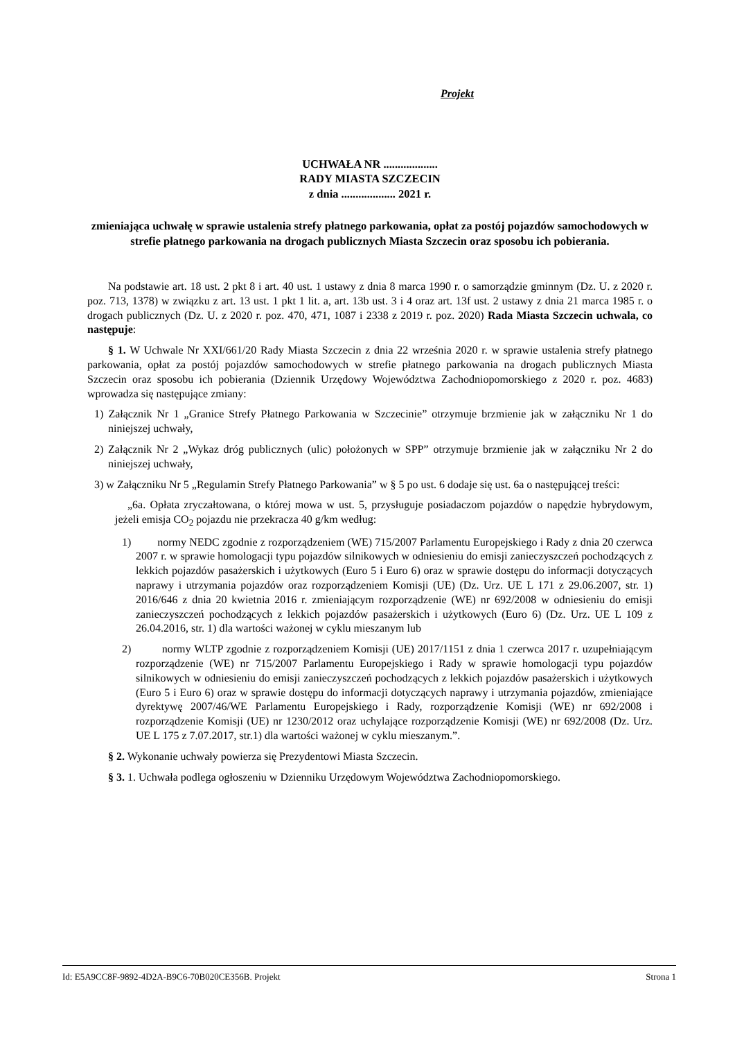Projekt
UCHWAŁA NR ...................
RADY MIASTA SZCZECIN
z dnia ................... 2021 r.
zmieniająca uchwałę w sprawie ustalenia strefy płatnego parkowania, opłat za postój pojazdów samochodowych w strefie płatnego parkowania na drogach publicznych Miasta Szczecin oraz sposobu ich pobierania.
Na podstawie art. 18 ust. 2 pkt 8 i art. 40 ust. 1 ustawy z dnia 8 marca 1990 r. o samorządzie gminnym (Dz. U. z 2020 r. poz. 713, 1378) w związku z art. 13 ust. 1 pkt 1 lit. a, art. 13b ust. 3 i 4 oraz art. 13f ust. 2 ustawy z dnia 21 marca 1985 r. o drogach publicznych (Dz. U. z 2020 r. poz. 470, 471, 1087 i 2338 z 2019 r. poz. 2020) Rada Miasta Szczecin uchwala, co następuje:
§ 1. W Uchwale Nr XXI/661/20 Rady Miasta Szczecin z dnia 22 września 2020 r. w sprawie ustalenia strefy płatnego parkowania, opłat za postój pojazdów samochodowych w strefie płatnego parkowania na drogach publicznych Miasta Szczecin oraz sposobu ich pobierania (Dziennik Urzędowy Województwa Zachodniopomorskiego z 2020 r. poz. 4683) wprowadza się następujące zmiany:
1) Załącznik Nr 1 „Granice Strefy Płatnego Parkowania w Szczecinie” otrzymuje brzmienie jak w załączniku Nr 1 do niniejszej uchwały,
2) Załącznik Nr 2 „Wykaz dróg publicznych (ulic) położonych w SPP” otrzymuje brzmienie jak w załączniku Nr 2 do niniejszej uchwały,
3) w Załączniku Nr 5 „Regulamin Strefy Płatnego Parkowania” w § 5 po ust. 6 dodaje się ust. 6a o następującej treści:
„6a. Opłata zryczałtowana, o której mowa w ust. 5, przysługuje posiadaczom pojazdów o napędzie hybrydowym, jeżeli emisja CO<sub>2</sub> pojazdu nie przekracza 40 g/km według:
1) normy NEDC zgodnie z rozporządzeniem (WE) 715/2007 Parlamentu Europejskiego i Rady z dnia 20 czerwca 2007 r. w sprawie homologacji typu pojazdów silnikowych w odniesieniu do emisji zanieczyszczeń pochodzących z lekkich pojazdów pasażerskich i użytkowych (Euro 5 i Euro 6) oraz w sprawie dostępu do informacji dotyczących naprawy i utrzymania pojazdów oraz rozporządzeniem Komisji (UE) (Dz. Urz. UE L 171 z 29.06.2007, str. 1) 2016/646 z dnia 20 kwietnia 2016 r. zmieniającym rozporządzenie (WE) nr 692/2008 w odniesieniu do emisji zanieczyszczeń pochodzących z lekkich pojazdów pasażerskich i użytkowych (Euro 6) (Dz. Urz. UE L 109 z 26.04.2016, str. 1) dla wartości ważonej w cyklu mieszanym lub
2) normy WLTP zgodnie z rozporządzeniem Komisji (UE) 2017/1151 z dnia 1 czerwca 2017 r. uzupełniającym rozporządzenie (WE) nr 715/2007 Parlamentu Europejskiego i Rady w sprawie homologacji typu pojazdów silnikowych w odniesieniu do emisji zanieczyszczeń pochodzących z lekkich pojazdów pasażerskich i użytkowych (Euro 5 i Euro 6) oraz w sprawie dostępu do informacji dotyczących naprawy i utrzymania pojazdów, zmieniające dyrektywę 2007/46/WE Parlamentu Europejskiego i Rady, rozporządzenie Komisji (WE) nr 692/2008 i rozporządzenie Komisji (UE) nr 1230/2012 oraz uchylające rozporządzenie Komisji (WE) nr 692/2008 (Dz. Urz. UE L 175 z 7.07.2017, str.1) dla wartości ważonej w cyklu mieszanym.”.
§ 2. Wykonanie uchwały powierza się Prezydentowi Miasta Szczecin.
§ 3. 1. Uchwała podlega ogłoszeniu w Dzienniku Urzędowym Województwa Zachodniopomorskiego.
Id: E5A9CC8F-9892-4D2A-B9C6-70B020CE356B. Projekt Strona 1